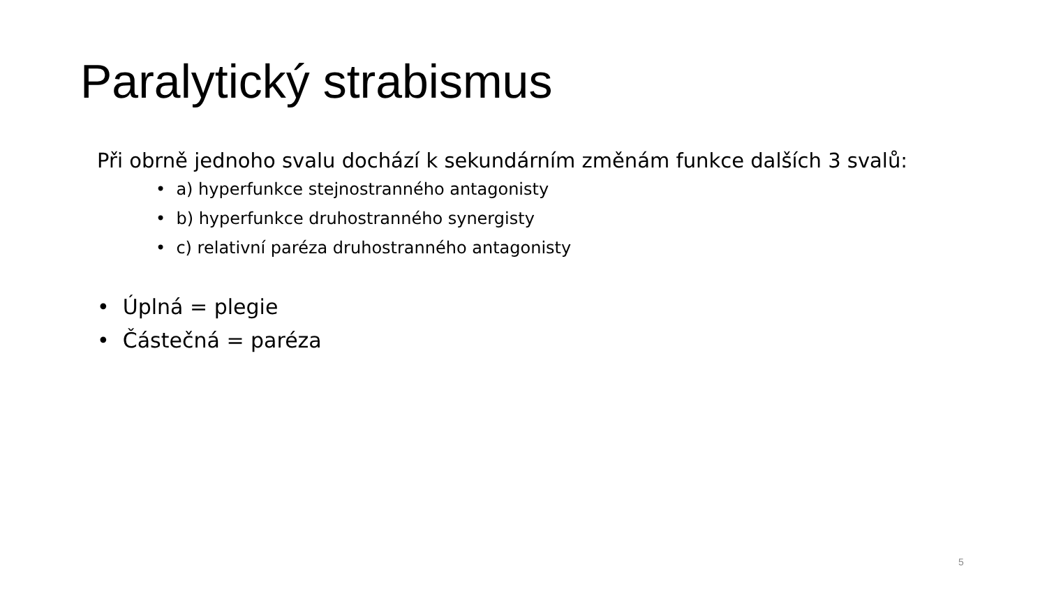Paralytický strabismus
Při obrně jednoho svalu dochází k sekundárním změnám funkce dalších 3 svalů:
• a) hyperfunkce stejnostranného antagonisty
• b) hyperfunkce druhostranného synergisty
• c) relativní paréza druhostranného antagonisty
• Úplná = plegie
• Částečná = paréza
5